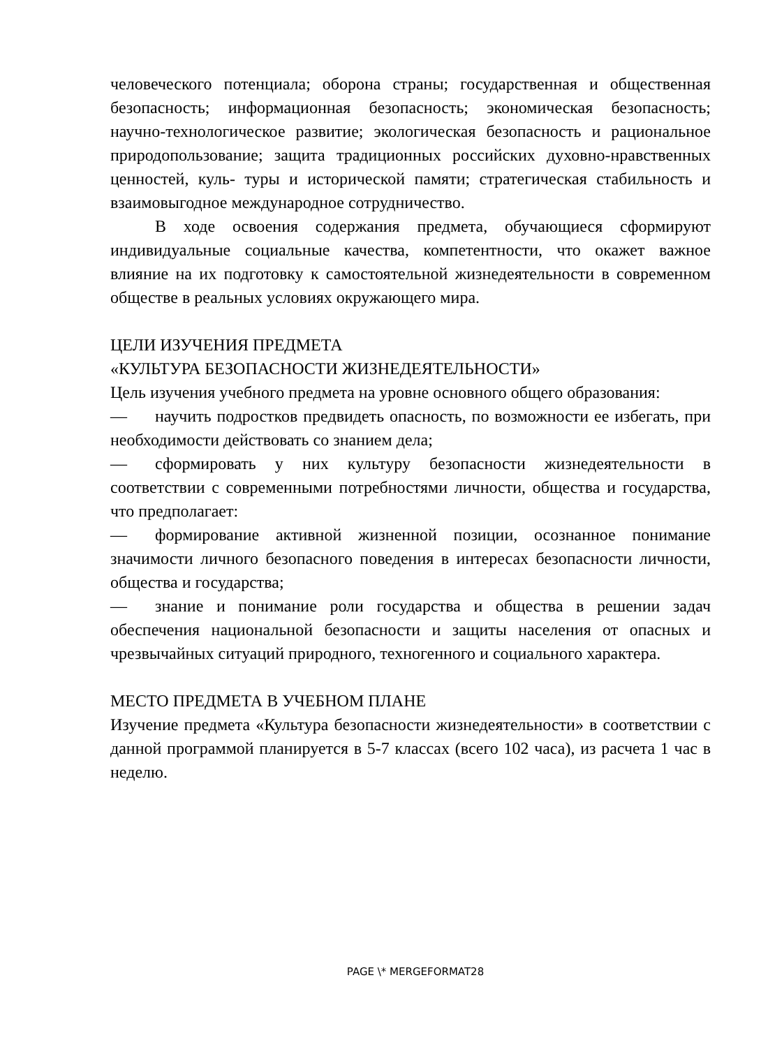человеческого потенциала; оборона страны; государственная и общественная безопасность; информационная безопасность; экономическая безопасность; научно-технологическое развитие; экологическая безопасность и рациональное природопользование; защита традиционных российских духовно-нравственных ценностей, куль- туры и исторической памяти; стратегическая стабильность и взаимовыгодное международное сотрудничество.
В ходе освоения содержания предмета, обучающиеся сформируют индивидуальные социальные качества, компетентности, что окажет важное влияние на их подготовку к самостоятельной жизнедеятельности в современном обществе в реальных условиях окружающего мира.
ЦЕЛИ ИЗУЧЕНИЯ ПРЕДМЕТА
«КУЛЬТУРА БЕЗОПАСНОСТИ ЖИЗНЕДЕЯТЕЛЬНОСТИ»
Цель изучения учебного предмета на уровне основного общего образования:
— научить подростков предвидеть опасность, по возможности ее избегать, при необходимости действовать со знанием дела;
— сформировать у них культуру безопасности жизнедеятельности в соответствии с современными потребностями личности, общества и государства, что предполагает:
— формирование активной жизненной позиции, осознанное понимание значимости личного безопасного поведения в интересах безопасности личности, общества и государства;
— знание и понимание роли государства и общества в решении задач обеспечения национальной безопасности и защиты населения от опасных и чрезвычайных ситуаций природного, техногенного и социального характера.
МЕСТО ПРЕДМЕТА В УЧЕБНОМ ПЛАНЕ
Изучение предмета «Культура безопасности жизнедеятельности» в соответствии с данной программой планируется в 5-7 классах (всего 102 часа), из расчета 1 час в неделю.
PAGE \* MERGEFORMAT28